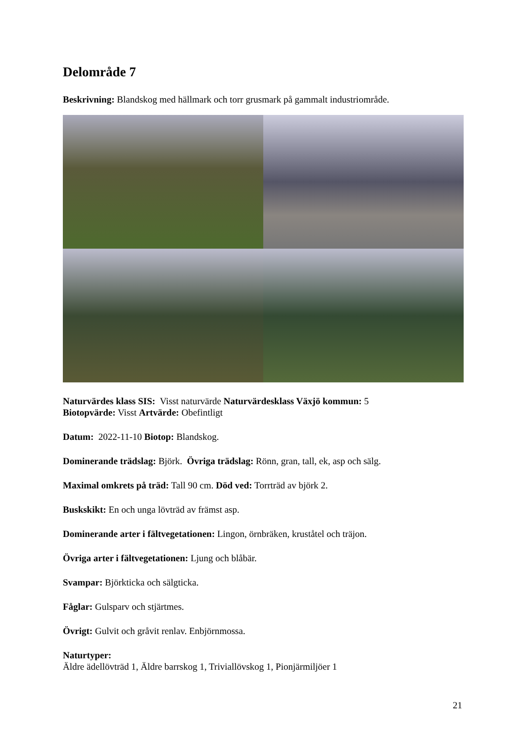Delområde 7
Beskrivning: Blandskog med hällmark och torr grusmark på gammalt industriområde.
Naturvärdes klass SIS: Visst naturvärde Naturvärdesklass Växjö kommun: 5
Biotopvärde: Visst Artvärde: Obefintligt
Datum: 2022-11-10 Biotop: Blandskog.
Dominerande trädslag: Björk. Övriga trädslag: Rönn, gran, tall, ek, asp och sälg.
Maximal omkrets på träd: Tall 90 cm. Död ved: Torrträd av björk 2.
Buskskikt: En och unga lövträd av främst asp.
Dominerande arter i fältvegetationen: Lingon, örnbräken, kruståtel och träjon.
Övriga arter i fältvegetationen: Ljung och blåbär.
Svampar: Björkticka och sälgticka.
Fåglar: Gulsparv och stjärtmes.
Övrigt: Gulvit och gråvit renlav. Enbjörnmossa.
Naturtyper:
Äldre ädellövträd 1, Äldre barrskog 1, Triviallövskog 1, Pionjärmiljöer 1
21